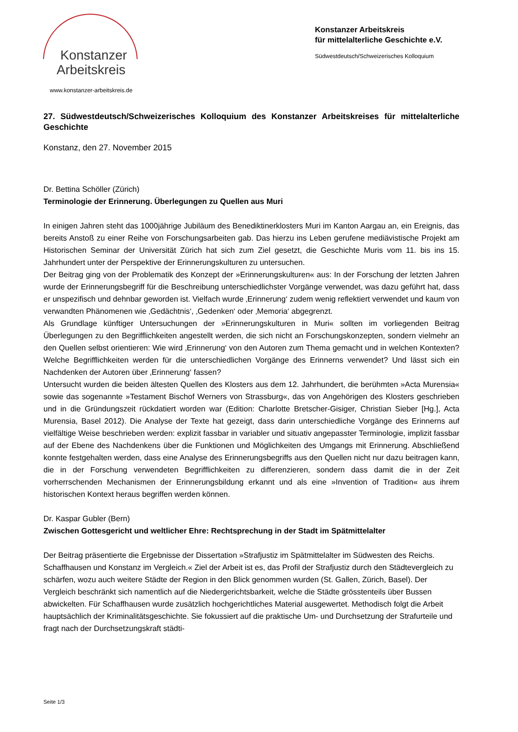Konstanzer
Arbeitskreis
www.konstanzer-arbeitskreis.de
Konstanzer Arbeitskreis
für mittelalterliche Geschichte e.V.
Südwestdeutsch/Schweizerisches Kolloquium
27. Südwestdeutsch/Schweizerisches Kolloquium des Konstanzer Arbeitskreises für mittelalterliche Geschichte
Konstanz, den 27. November 2015
Dr. Bettina Schöller (Zürich)
Terminologie der Erinnerung. Überlegungen zu Quellen aus Muri
In einigen Jahren steht das 1000jährige Jubiläum des Benediktinerklosters Muri im Kanton Aargau an, ein Ereignis, das bereits Anstoß zu einer Reihe von Forschungsarbeiten gab. Das hierzu ins Leben gerufene mediävistische Projekt am Historischen Seminar der Universität Zürich hat sich zum Ziel gesetzt, die Geschichte Muris vom 11. bis ins 15. Jahrhundert unter der Perspektive der Erinnerungskulturen zu untersuchen.
Der Beitrag ging von der Problematik des Konzept der »Erinnerungskulturen« aus: In der Forschung der letzten Jahren wurde der Erinnerungsbegriff für die Beschreibung unterschiedlichster Vorgänge verwendet, was dazu geführt hat, dass er unspezifisch und dehnbar geworden ist. Vielfach wurde ‚Erinnerung‘ zudem wenig reflektiert verwendet und kaum von verwandten Phänomenen wie ‚Gedächtnis‘, ‚Gedenken‘ oder ‚Memoria‘ abgegrenzt.
Als Grundlage künftiger Untersuchungen der »Erinnerungskulturen in Muri« sollten im vorliegenden Beitrag Überlegungen zu den Begrifflichkeiten angestellt werden, die sich nicht an Forschungskonzepten, sondern vielmehr an den Quellen selbst orientieren: Wie wird ‚Erinnerung‘ von den Autoren zum Thema gemacht und in welchen Kontexten? Welche Begrifflichkeiten werden für die unterschiedlichen Vorgänge des Erinnerns verwendet? Und lässt sich ein Nachdenken der Autoren über ‚Erinnerung‘ fassen?
Untersucht wurden die beiden ältesten Quellen des Klosters aus dem 12. Jahrhundert, die berühmten »Acta Murensia« sowie das sogenannte »Testament Bischof Werners von Strassburg«, das von Angehörigen des Klosters geschrieben und in die Gründungszeit rückdatiert worden war (Edition: Charlotte Bretscher-Gisiger, Christian Sieber [Hg.], Acta Murensia, Basel 2012). Die Analyse der Texte hat gezeigt, dass darin unterschiedliche Vorgänge des Erinnerns auf vielfältige Weise beschrieben werden: explizit fassbar in variabler und situativ angepasster Terminologie, implizit fassbar auf der Ebene des Nachdenkens über die Funktionen und Möglichkeiten des Umgangs mit Erinnerung. Abschließend konnte festgehalten werden, dass eine Analyse des Erinnerungsbegriffs aus den Quellen nicht nur dazu beitragen kann, die in der Forschung verwendeten Begrifflichkeiten zu differenzieren, sondern dass damit die in der Zeit vorherrschenden Mechanismen der Erinnerungsbildung erkannt und als eine »Invention of Tradition« aus ihrem historischen Kontext heraus begriffen werden können.
Dr. Kaspar Gubler (Bern)
Zwischen Gottesgericht und weltlicher Ehre: Rechtsprechung in der Stadt im Spätmittelalter
Der Beitrag präsentierte die Ergebnisse der Dissertation »Strafjustiz im Spätmittelalter im Südwesten des Reichs. Schaffhausen und Konstanz im Vergleich.« Ziel der Arbeit ist es, das Profil der Strafjustiz durch den Städtevergleich zu schärfen, wozu auch weitere Städte der Region in den Blick genommen wurden (St. Gallen, Zürich, Basel). Der Vergleich beschränkt sich namentlich auf die Niedergerichtsbarkeit, welche die Städte grösstenteils über Bussen abwickelten. Für Schaffhausen wurde zusätzlich hochgerichtliches Material ausgewertet. Methodisch folgt die Arbeit hauptsächlich der Kriminalitätsgeschichte. Sie fokussiert auf die praktische Um- und Durchsetzung der Strafurteile und fragt nach der Durchsetzungskraft städti-
Seite 1/3